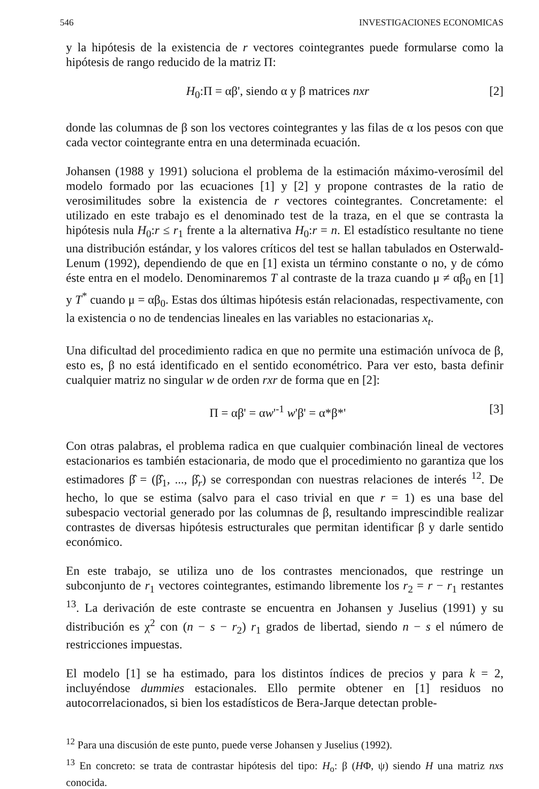546 INVESTIGACIONES ECONOMICAS
y la hipótesis de la existencia de r vectores cointegrantes puede formularse como la hipótesis de rango reducido de la matriz Π:
H<sub>0</sub>:Π = αβ', siendo α y β matrices nxr [2]
donde las columnas de β son los vectores cointegrantes y las filas de α los pesos con que cada vector cointegrante entra en una determinada ecuación.
Johansen (1988 y 1991) soluciona el problema de la estimación máximo-verosímil del modelo formado por las ecuaciones [1] y [2] y propone contrastes de la ratio de verosimilitudes sobre la existencia de r vectores cointegrantes. Concretamente: el utilizado en este trabajo es el denominado test de la traza, en el que se contrasta la hipótesis nula H<sub>0</sub>:r ≤ r<sub>1</sub> frente a la alternativa H<sub>0</sub>:r = n. El estadístico resultante no tiene una distribución estándar, y los valores críticos del test se hallan tabulados en Osterwald-Lenum (1992), dependiendo de que en [1] exista un término constante o no, y de cómo éste entra en el modelo. Denominaremos T al contraste de la traza cuando μ ≠ αβ<sub>0</sub> en [1] y T<sup>*</sup> cuando μ = αβ<sub>0</sub>. Estas dos últimas hipótesis están relacionadas, respectivamente, con la existencia o no de tendencias lineales en las variables no estacionarias x<sub>t</sub>.
Una dificultad del procedimiento radica en que no permite una estimación unívoca de β, esto es, β no está identificado en el sentido econométrico. Para ver esto, basta definir cualquier matriz no singular w de orden rxr de forma que en [2]:
Π = αβ' = αw'<sup>-1</sup> w'β' = α*β*' [3]
Con otras palabras, el problema radica en que cualquier combinación lineal de vectores estacionarios es también estacionaria, de modo que el procedimiento no garantiza que los estimadores β̂ = (β̂<sub>1</sub>, ..., β̂<sub>r</sub>) se correspondan con nuestras relaciones de interés <sup>12</sup>. De hecho, lo que se estima (salvo para el caso trivial en que r = 1) es una base del subespacio vectorial generado por las columnas de β, resultando imprescindible realizar contrastes de diversas hipótesis estructurales que permitan identificar β y darle sentido económico.
En este trabajo, se utiliza uno de los contrastes mencionados, que restringe un subconjunto de r<sub>1</sub> vectores cointegrantes, estimando libremente los r<sub>2</sub> = r − r<sub>1</sub> restantes <sup>13</sup>. La derivación de este contraste se encuentra en Johansen y Juselius (1991) y su distribución es χ<sup>2</sup> con (n − s − r<sub>2</sub>) r<sub>1</sub> grados de libertad, siendo n − s el número de restricciones impuestas.
El modelo [1] se ha estimado, para los distintos índices de precios y para k = 2, incluyéndose dummies estacionales. Ello permite obtener en [1] residuos no autocorrelacionados, si bien los estadísticos de Bera-Jarque detectan proble-
<sup>12</sup> Para una discusión de este punto, puede verse Johansen y Juselius (1992).
<sup>13</sup> En concreto: se trata de contrastar hipótesis del tipo: H<sub>o</sub>: β (HΦ, ψ) siendo H una matriz nxs conocida.